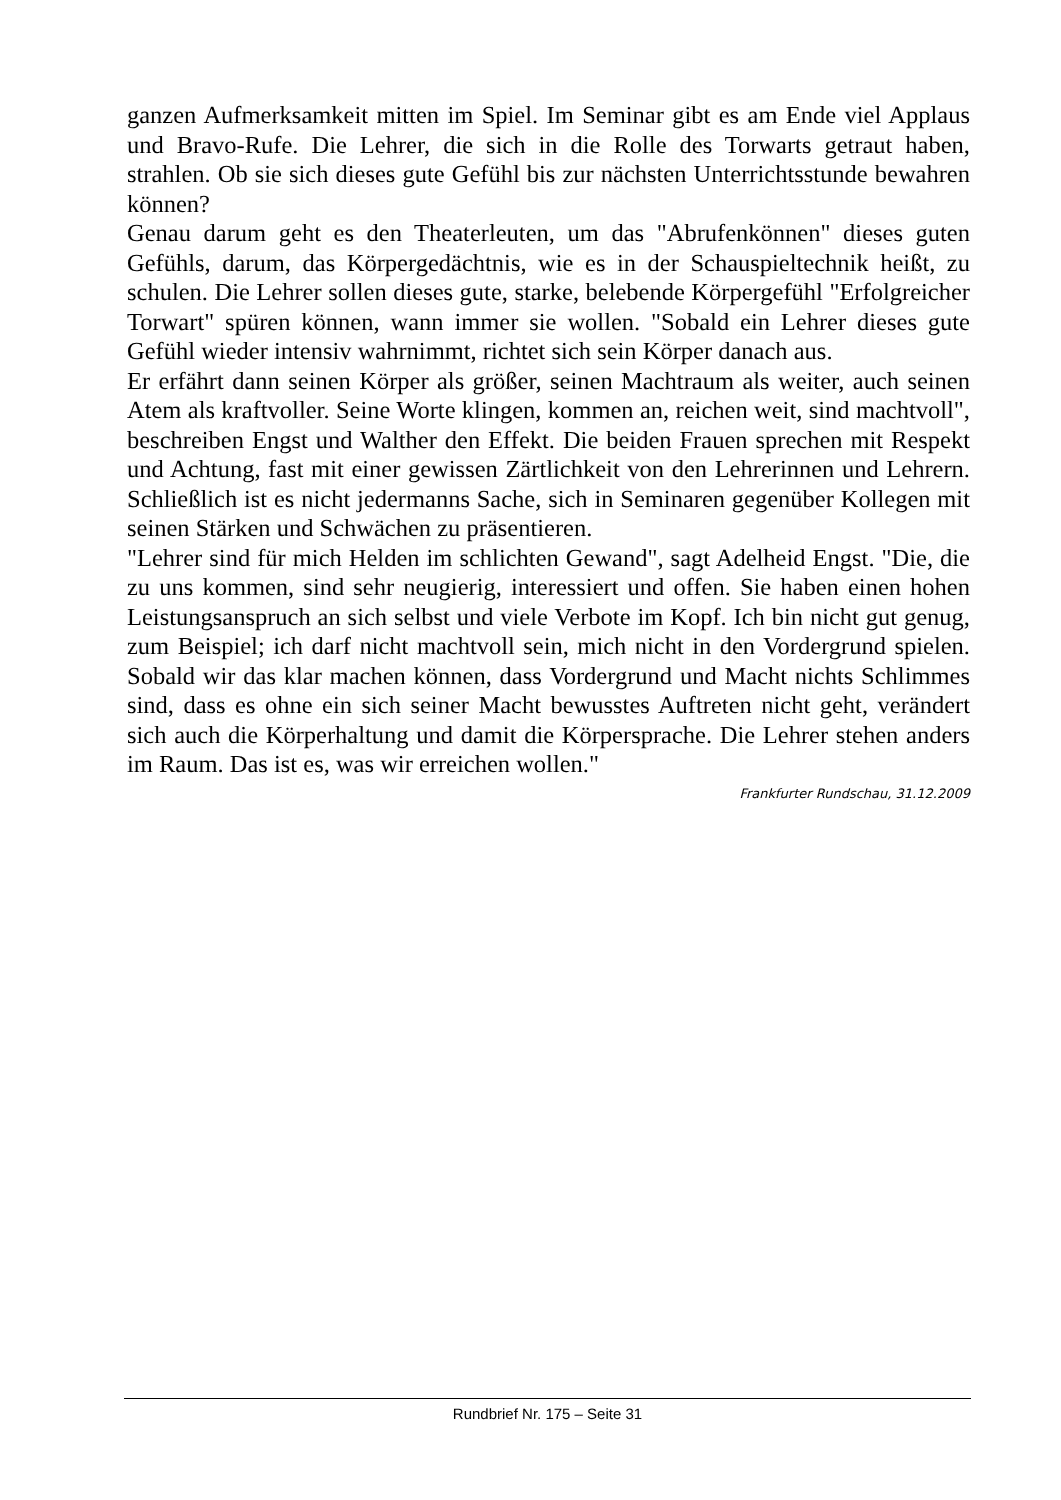ganzen Aufmerksamkeit mitten im Spiel. Im Seminar gibt es am Ende viel Applaus und Bravo-Rufe. Die Lehrer, die sich in die Rolle des Torwarts getraut haben, strahlen. Ob sie sich dieses gute Gefühl bis zur nächsten Unterrichtsstunde bewahren können?
Genau darum geht es den Theaterleuten, um das "Abrufenkönnen" dieses guten Gefühls, darum, das Körpergedächtnis, wie es in der Schauspieltechnik heißt, zu schulen. Die Lehrer sollen dieses gute, starke, belebende Körpergefühl "Erfolgreicher Torwart" spüren können, wann immer sie wollen. "Sobald ein Lehrer dieses gute Gefühl wieder intensiv wahrnimmt, richtet sich sein Körper danach aus.
Er erfährt dann seinen Körper als größer, seinen Machtraum als weiter, auch seinen Atem als kraftvoller. Seine Worte klingen, kommen an, reichen weit, sind machtvoll", beschreiben Engst und Walther den Effekt. Die beiden Frauen sprechen mit Respekt und Achtung, fast mit einer gewissen Zärtlichkeit von den Lehrerinnen und Lehrern. Schließlich ist es nicht jedermanns Sache, sich in Seminaren gegenüber Kollegen mit seinen Stärken und Schwächen zu präsentieren.
"Lehrer sind für mich Helden im schlichten Gewand", sagt Adelheid Engst. "Die, die zu uns kommen, sind sehr neugierig, interessiert und offen. Sie haben einen hohen Leistungsanspruch an sich selbst und viele Verbote im Kopf. Ich bin nicht gut genug, zum Beispiel; ich darf nicht machtvoll sein, mich nicht in den Vordergrund spielen. Sobald wir das klar machen können, dass Vordergrund und Macht nichts Schlimmes sind, dass es ohne ein sich seiner Macht bewusstes Auftreten nicht geht, verändert sich auch die Körperhaltung und damit die Körpersprache. Die Lehrer stehen anders im Raum. Das ist es, was wir erreichen wollen."
Frankfurter Rundschau, 31.12.2009
Rundbrief Nr. 175 – Seite 31